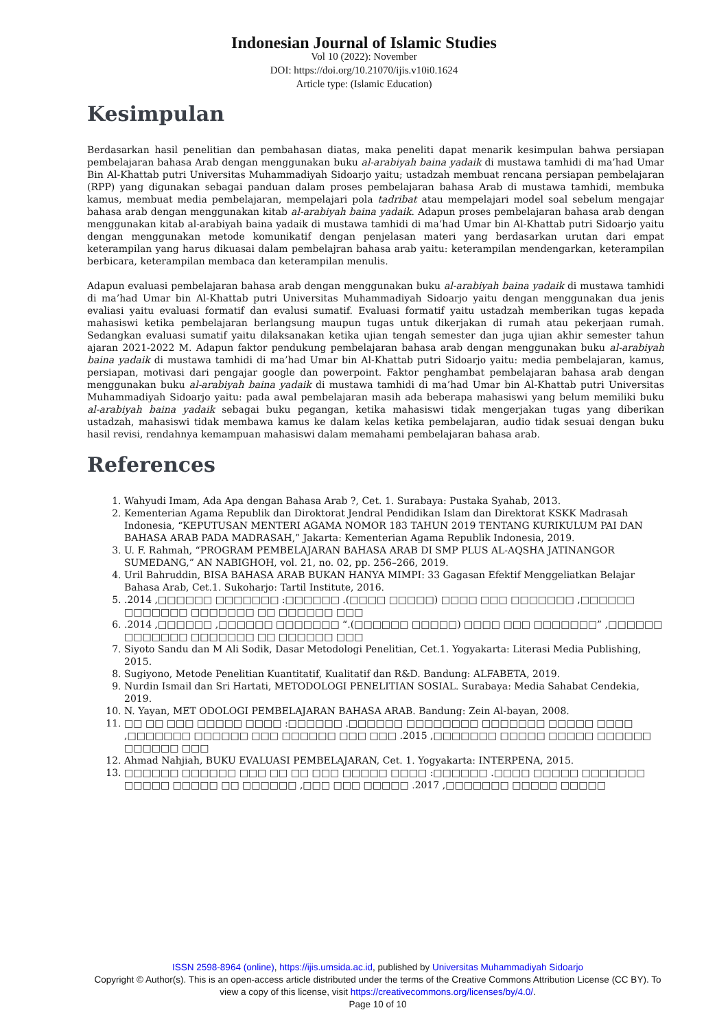Indonesian Journal of Islamic Studies
Vol 10 (2022): November
DOI: https://doi.org/10.21070/ijis.v10i0.1624
Article type: (Islamic Education)
Kesimpulan
Berdasarkan hasil penelitian dan pembahasan diatas, maka peneliti dapat menarik kesimpulan bahwa persiapan pembelajaran bahasa Arab dengan menggunakan buku al-arabiyah baina yadaik di mustawa tamhidi di ma’had Umar Bin Al-Khattab putri Universitas Muhammadiyah Sidoarjo yaitu; ustadzah membuat rencana persiapan pembelajaran (RPP) yang digunakan sebagai panduan dalam proses pembelajaran bahasa Arab di mustawa tamhidi, membuka kamus, membuat media pembelajaran, mempelajari pola tadribat atau mempelajari model soal sebelum mengajar bahasa arab dengan menggunakan kitab al-arabiyah baina yadaik. Adapun proses pembelajaran bahasa arab dengan menggunakan kitab al-arabiyah baina yadaik di mustawa tamhidi di ma’had Umar bin Al-Khattab putri Sidoarjo yaitu dengan menggunakan metode komunikatif dengan penjelasan materi yang berdasarkan urutan dari empat keterampilan yang harus dikuasai dalam pembelajran bahasa arab yaitu: keterampilan mendengarkan, keterampilan berbicara, keterampilan membaca dan keterampilan menulis.
Adapun evaluasi pembelajaran bahasa arab dengan menggunakan buku al-arabiyah baina yadaik di mustawa tamhidi di ma’had Umar bin Al-Khattab putri Universitas Muhammadiyah Sidoarjo yaitu dengan menggunakan dua jenis evaliasi yaitu evaluasi formatif dan evalusi sumatif. Evaluasi formatif yaitu ustadzah memberikan tugas kepada mahasiswi ketika pembelajaran berlangsung maupun tugas untuk dikerjakan di rumah atau pekerjaan rumah. Sedangkan evaluasi sumatif yaitu dilaksanakan ketika ujian tengah semester dan juga ujian akhir semester tahun ajaran 2021-2022 M. Adapun faktor pendukung pembelajaran bahasa arab dengan menggunakan buku al-arabiyah baina yadaik di mustawa tamhidi di ma’had Umar bin Al-Khattab putri Sidoarjo yaitu: media pembelajaran, kamus, persiapan, motivasi dari pengajar google dan powerpoint. Faktor penghambat pembelajaran bahasa arab dengan menggunakan buku al-arabiyah baina yadaik di mustawa tamhidi di ma’had Umar bin Al-Khattab putri Universitas Muhammadiyah Sidoarjo yaitu: pada awal pembelajaran masih ada beberapa mahasiswi yang belum memiliki buku al-arabiyah baina yadaik sebagai buku pegangan, ketika mahasiswi tidak mengerjakan tugas yang diberikan ustadzah, mahasiswi tidak membawa kamus ke dalam kelas ketika pembelajaran, audio tidak sesuai dengan buku hasil revisi, rendahnya kemampuan mahasiswi dalam memahami pembelajaran bahasa arab.
References
1. Wahyudi Imam, Ada Apa dengan Bahasa Arab ?, Cet. 1. Surabaya: Pustaka Syahab, 2013.
2. Kementerian Agama Republik dan Diroktorat Jendral Pendidikan Islam dan Direktorat KSKK Madrasah Indonesia, “KEPUTUSAN MENTERI AGAMA NOMOR 183 TAHUN 2019 TENTANG KURIKULUM PAI DAN BAHASA ARAB PADA MADRASAH,” Jakarta: Kementerian Agama Republik Indonesia, 2019.
3. U. F. Rahmah, “PROGRAM PEMBELAJARAN BAHASA ARAB DI SMP PLUS AL-AQSHA JATINANGOR SUMEDANG,” AN NABIGHOH, vol. 21, no. 02, pp. 256–266, 2019.
4. Uril Bahruddin, BISA BAHASA ARAB BUKAN HANYA MIMPI: 33 Gagasan Efektif Menggeliatkan Belajar Bahasa Arab, Cet.1. Sukoharjo: Tartil Institute, 2016.
5. .2014 ,□□□□□□ □□□□□□□ :□□□□□□ .(□□□□ □□□□□) □□□□ □□□ □□□□□□□ ,□□□□□□ □□□□□□□ □□□□□□□ □□ □□□□□□ □□□
6. .2014 ,□□□□□□ ,□□□□□□ □□□□□□□ “.(□□□□□□ □□□□□) □□□□ □□□ □□□□□□□” ,□□□□□□ □□□□□□□ □□□□□□□ □□ □□□□□□ □□□
7. Siyoto Sandu dan M Ali Sodik, Dasar Metodologi Penelitian, Cet.1. Yogyakarta: Literasi Media Publishing, 2015.
8. Sugiyono, Metode Penelitian Kuantitatif, Kualitatif dan R&D. Bandung: ALFABETA, 2019.
9. Nurdin Ismail dan Sri Hartati, METODOLOGI PENELITIAN SOSIAL. Surabaya: Media Sahabat Cendekia, 2019.
10. N. Yayan, MET ODOLOGI PEMBELAJARAN BAHASA ARAB. Bandung: Zein Al-bayan, 2008.
11. □□ □□ □□□ □□□□□ □□□□ :□□□□□□ .□□□□□□ □□□□□□□□ □□□□□□□ □□□□□ □□□□ ,□□□□□□□ □□□□□□ □□□ □□□□□□ □□□ □□□ .2015 ,□□□□□□□ □□□□□ □□□□□ □□□□□□ □□□□□□ □□□
12. Ahmad Nahjiah, BUKU EVALUASI PEMBELAJARAN, Cet. 1. Yogyakarta: INTERPENA, 2015.
13. □□□□□□ □□□□□□ □□□ □□ □□ □□□ □□□□□ □□□□ :□□□□□□ .□□□□ □□□□□ □□□□□□□ □□□□□ □□□□□ □□ □□□□□□ ,□□□ □□□ □□□□□ .2017 ,□□□□□□□ □□□□□ □□□□□
ISSN 2598-8964 (online), https://ijis.umsida.ac.id, published by Universitas Muhammadiyah Sidoarjo
Copyright © Author(s). This is an open-access article distributed under the terms of the Creative Commons Attribution License (CC BY). To view a copy of this license, visit https://creativecommons.org/licenses/by/4.0/.
Page 10 of 10